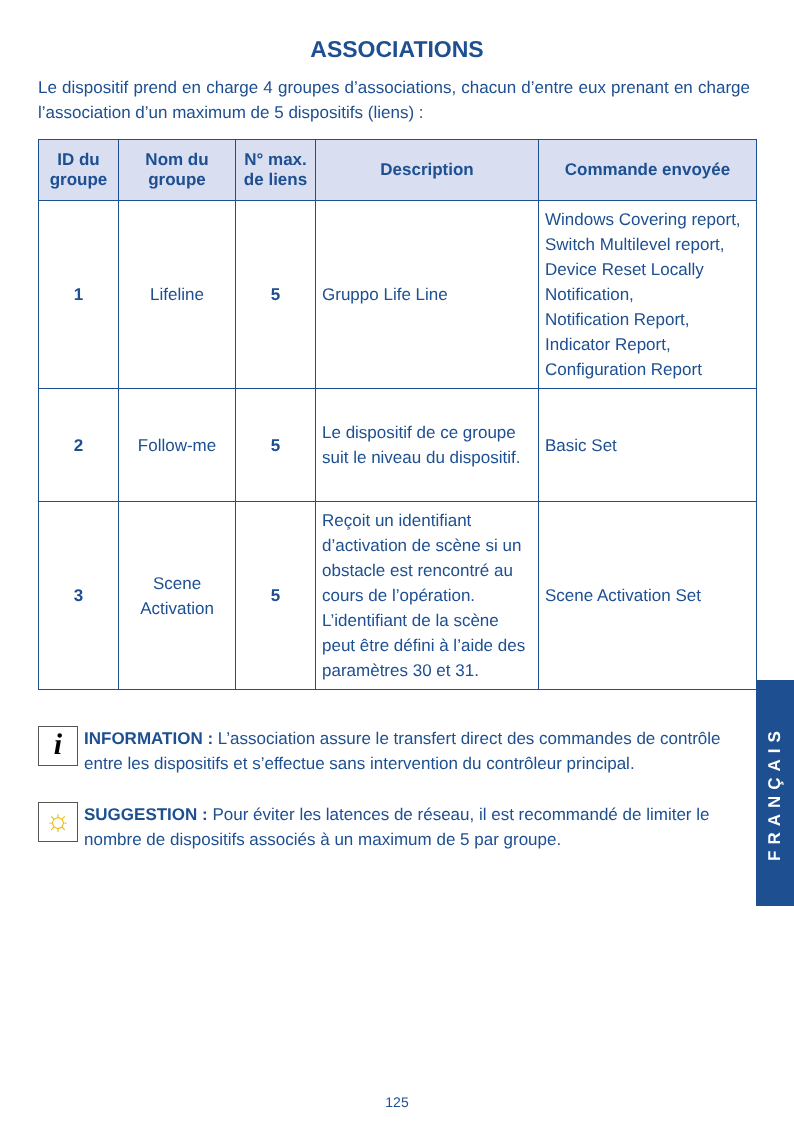ASSOCIATIONS
Le dispositif prend en charge 4 groupes d’associations, chacun d’entre eux prenant en charge l’association d’un maximum de 5 dispositifs (liens) :
| ID du groupe | Nom du groupe | N° max. de liens | Description | Commande envoyée |
| --- | --- | --- | --- | --- |
| 1 | Lifeline | 5 | Gruppo Life Line | Windows Covering report, Switch Multilevel report, Device Reset Locally Notification, Notification Report, Indicator Report, Configuration Report |
| 2 | Follow-me | 5 | Le dispositif de ce groupe suit le niveau du dispositif. | Basic Set |
| 3 | Scene Activation | 5 | Reçoit un identifiant d’activation de scène si un obstacle est rencontré au cours de l’opération. L’identifiant de la scène peut être défini à l’aide des paramètres 30 et 31. | Scene Activation Set |
i
INFORMATION : L’association assure le transfert direct des commandes de contrôle entre les dispositifs et s’effectue sans intervention du contrôleur principal.
☼
SUGGESTION : Pour éviter les latences de réseau, il est recommandé de limiter le nombre de dispositifs associés à un maximum de 5 par groupe.
FRANÇAIS
125